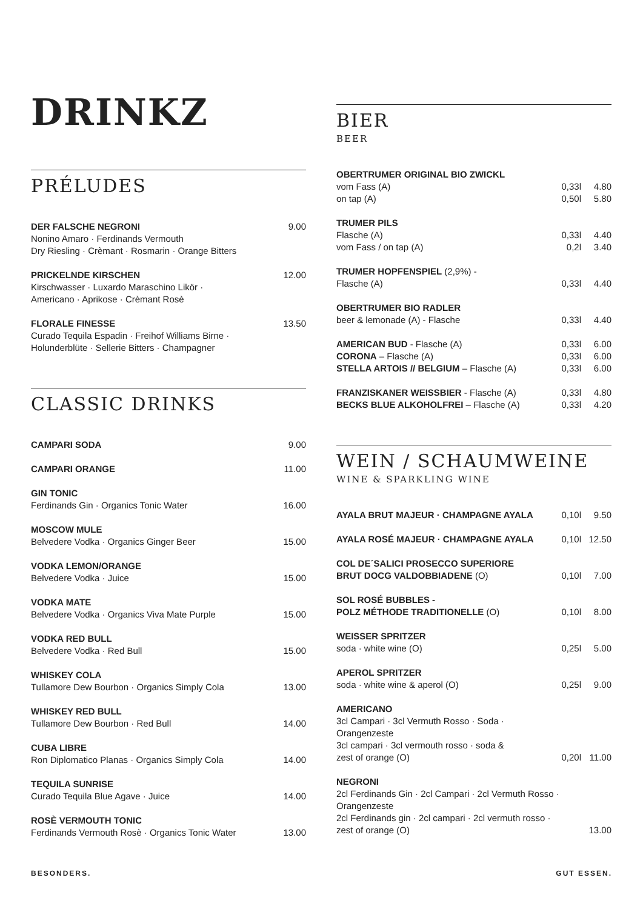DRINKZ
PRÉLUDES
| DER FALSCHE NEGRONI Nonino Amaro · Ferdinands Vermouth Dry Riesling · Crèmant · Rosmarin · Orange Bitters | 9.00 |
| PRICKELNDE KIRSCHEN Kirschwasser · Luxardo Maraschino Likör · Americano · Aprikose · Crèmant Rosè | 12.00 |
| FLORALE FINESSE Curado Tequila Espadin · Freihof Williams Birne · Holunderblüte · Sellerie Bitters · Champagner | 13.50 |
CLASSIC DRINKS
| CAMPARI SODA | 9.00 |
| CAMPARI ORANGE | 11.00 |
| GIN TONIC Ferdinands Gin · Organics Tonic Water | 16.00 |
| MOSCOW MULE Belvedere Vodka · Organics Ginger Beer | 15.00 |
| VODKA LEMON/ORANGE Belvedere Vodka · Juice | 15.00 |
| VODKA MATE Belvedere Vodka · Organics Viva Mate Purple | 15.00 |
| VODKA RED BULL Belvedere Vodka · Red Bull | 15.00 |
| WHISKEY COLA Tullamore Dew Bourbon · Organics Simply Cola | 13.00 |
| WHISKEY RED BULL Tullamore Dew Bourbon · Red Bull | 14.00 |
| CUBA LIBRE Ron Diplomatico Planas · Organics Simply Cola | 14.00 |
| TEQUILA SUNRISE Curado Tequila Blue Agave · Juice | 14.00 |
| ROSÈ VERMOUTH TONIC Ferdinands Vermouth Rosè · Organics Tonic Water | 13.00 |
BIER
BEER
| OBERTRUMER ORIGINAL BIO ZWICKL | | |
| vom Fass (A) | 0,33l | 4.80 |
| on tap (A) | 0,50l | 5.80 |
| TRUMER PILS | | |
| Flasche (A) | 0,33l | 4.40 |
| vom Fass / on tap (A) | 0,2l | 3.40 |
| TRUMER HOPFENSPIEL (2,9%) - | | |
| Flasche (A) | 0,33l | 4.40 |
| OBERTRUMER BIO RADLER | | |
| beer & lemonade (A) - Flasche | 0,33l | 4.40 |
| AMERICAN BUD - Flasche (A) | 0,33l | 6.00 |
| CORONA – Flasche (A) | 0,33l | 6.00 |
| STELLA ARTOIS // BELGIUM – Flasche (A) | 0,33l | 6.00 |
| FRANZISKANER WEISSBIER - Flasche (A) | 0,33l | 4.80 |
| BECKS BLUE ALKOHOLFREI – Flasche (A) | 0,33l | 4.20 |
WEIN / SCHAUMWEINE
WINE & SPARKLING WINE
| AYALA BRUT MAJEUR · CHAMPAGNE AYALA | 0,10l | 9.50 |
| AYALA ROSÉ MAJEUR · CHAMPAGNE AYALA | 0,10l | 12.50 |
| COL DE´SALICI PROSECCO SUPERIORE BRUT DOCG VALDOBBIADENE (O) | 0,10l | 7.00 |
| SOL ROSÉ BUBBLES - POLZ MÉTHODE TRADITIONELLE (O) | 0,10l | 8.00 |
| WEISSER SPRITZER soda · white wine (O) | 0,25l | 5.00 |
| APEROL SPRITZER soda · white wine & aperol (O) | 0,25l | 9.00 |
| AMERICANO 3cl Campari · 3cl Vermuth Rosso · Soda · Orangenzeste 3cl campari · 3cl vermouth rosso · soda & zest of orange (O) | 0,20l | 11.00 |
| NEGRONI 2cl Ferdinands Gin · 2cl Campari · 2cl Vermuth Rosso · Orangenzeste 2cl Ferdinands gin · 2cl campari · 2cl vermuth rosso · zest of orange (O) | | 13.00 |
BESONDERS. GUT ESSEN.